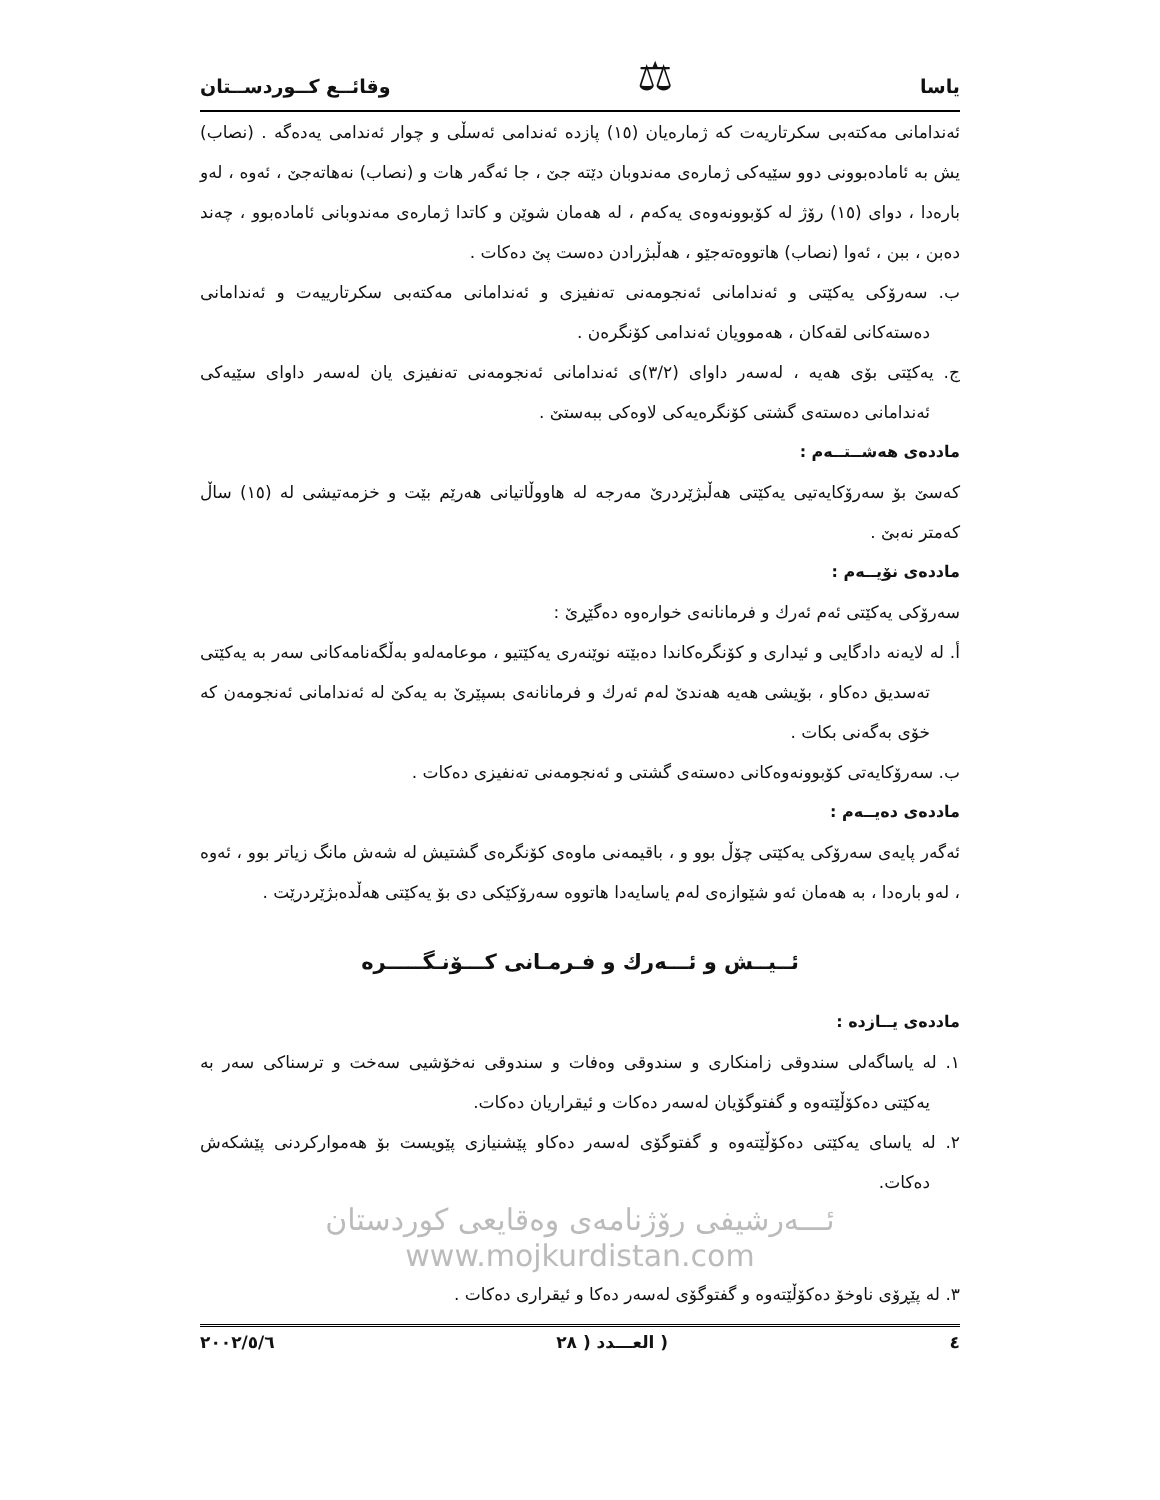یاسا ⚖ وقائــع کــوردســتان
ئەندامانی مەکتەبی سکرتاریەت کە ژمارەیان (١٥) پازدە ئەندامی ئەسڵی و چوار ئەندامی یەدەگە . (نصاب) یش بە ئامادەبوونی دوو سێیەکی ژمارەی مەندوبان دێتە جێ ، جا ئەگەر هات و (نصاب) نەهاتەجێ ، ئەوە ، لەو بارەدا ، دوای (١٥) رۆژ لە کۆبوونەوەی یەکەم ، لە هەمان شوێن و کاتدا ژمارەی مەندوبانی ئامادەبوو ، چەند دەبن ، ببن ، ئەوا (نصاب) هاتووەتەجێو ، هەڵبژرادن دەست پێ دەکات .
ب. سەرۆکی یەکێتی و ئەندامانی ئەنجومەنی تەنفیزی و ئەندامانی مەکتەبی سکرتارییەت و ئەندامانی دەستەکانی لقەکان ، هەموویان ئەندامی کۆنگرەن .
ج. یەکێتی بۆی هەیە ، لەسەر داوای (٣/٢)ی ئەندامانی ئەنجومەنی تەنفیزی یان لەسەر داوای سێیەکی ئەندامانی دەستەی گشتی کۆنگرەیەکی لاوەکی ببەستێ .
ماددەی هەشــتــەم :
کەسێ بۆ سەرۆکایەتیی یەکێتی هەڵبژێردرێ مەرجە لە هاووڵاتیانی هەرێم بێت و خزمەتیشی لە (١٥) ساڵ کەمتر نەبێ .
ماددەی نۆیــەم :
سەرۆکی یەکێتی ئەم ئەرك و فرمانانەی خوارەوە دەگێڕێ :
أ. لە لایەنە دادگایی و ئیداری و کۆنگرەکاندا دەبێتە نوێنەری یەکێتیو ، موعامەلەو بەڵگەنامەکانی سەر بە یەکێتی تەسدیق دەکاو ، بۆیشی هەیە هەندێ لەم ئەرك و فرمانانەی بسپێرێ بە یەکێ لە ئەندامانی ئەنجومەن کە خۆی بەگەنی بکات .
ب. سەرۆکایەتی کۆبوونەوەکانی دەستەی گشتی و ئەنجومەنی تەنفیزی دەکات .
ماددەی دەیــەم :
ئەگەر پایەی سەرۆکی یەکێتی چۆڵ بوو و ، باقیمەنی ماوەی کۆنگرەی گشتیش لە شەش مانگ زیاتر بوو ، ئەوە ، لەو بارەدا ، بە هەمان ئەو شێوازەی لەم یاسایەدا هاتووە سەرۆکێکی دی بۆ یەکێتی هەڵدەبژێردرێت .
ئــیــش و ئـــەرك و فـرمـانی کـــۆنـگـــــرە
ماددەی یــازدە :
١. لە یاساگەلی سندوقی زامنکاری و سندوقی وەفات و سندوقی نەخۆشیی سەخت و ترسناکی سەر بە یەکێتی دەکۆڵێتەوە و گفتوگۆیان لەسەر دەکات و ئیقراریان دەکات.
٢. لە یاسای یەکێتی دەکۆڵێتەوە و گفتوگۆی لەسەر دەکاو پێشنیازی پێویست بۆ هەموارکردنی پێشکەش دەکات.
ئـــەرشیفی رۆژنامەی وەقایعی کوردستان www.mojkurdistan.com
٣. لە پێڕۆی ناوخۆ دەکۆڵێتەوە و گفتوگۆی لەسەر دەکا و ئیقراری دەکات .
٤ ( العـــدد ( ٢٨ ٢٠٠٢/٥/٦